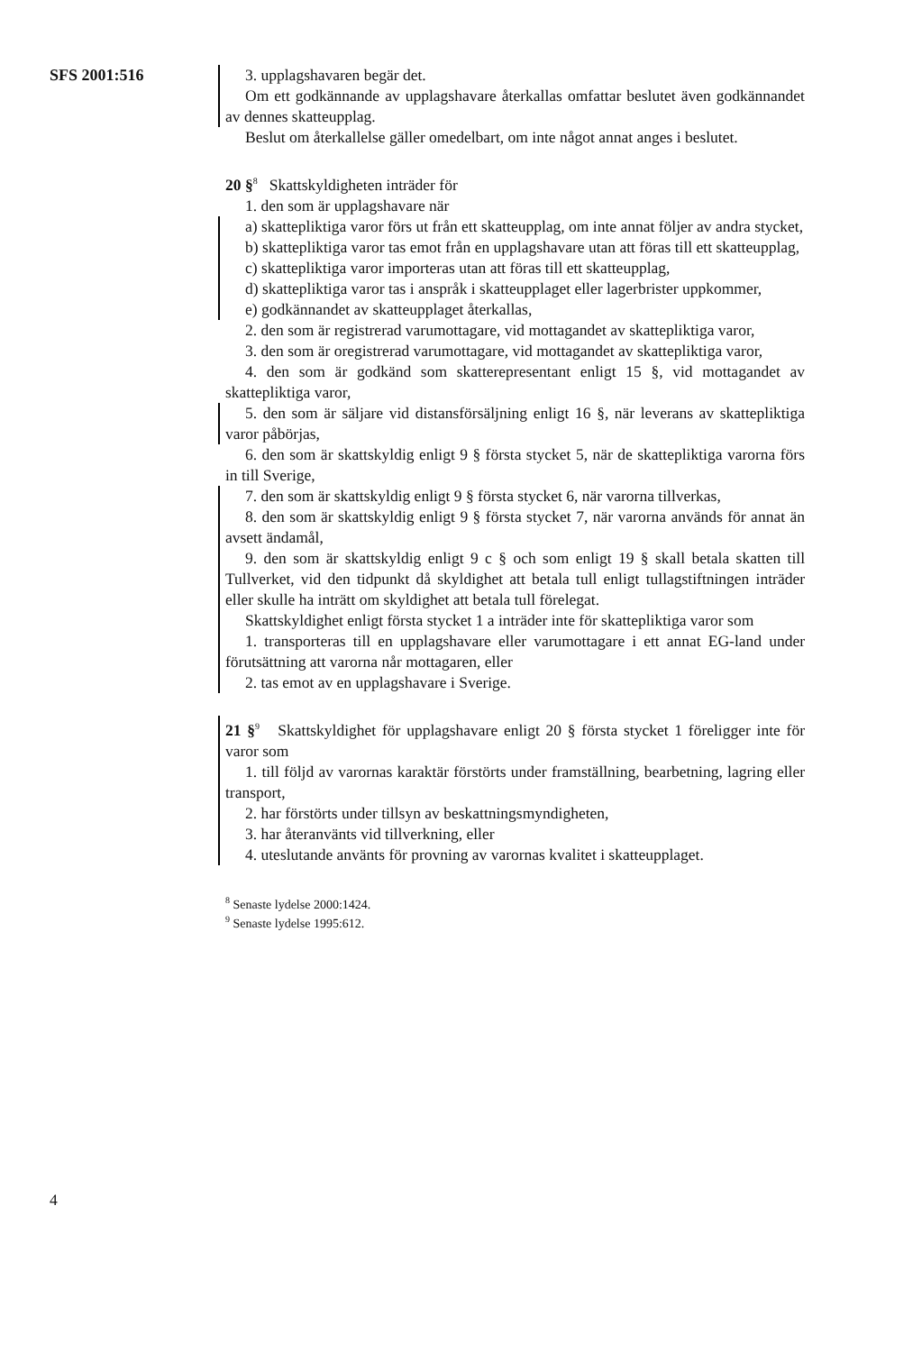SFS 2001:516 3. upplagshavaren begär det.
Om ett godkännande av upplagshavare återkallas omfattar beslutet även godkännandet av dennes skatteupplag.
Beslut om återkallelse gäller omedelbart, om inte något annat anges i beslutet.
20 §<sup>8</sup> Skattskyldigheten inträder för
1. den som är upplagshavare när
a) skattepliktiga varor förs ut från ett skatteupplag, om inte annat följer av andra stycket,
b) skattepliktiga varor tas emot från en upplagshavare utan att föras till ett skatteupplag,
c) skattepliktiga varor importeras utan att föras till ett skatteupplag,
d) skattepliktiga varor tas i anspråk i skatteupplaget eller lagerbrister uppkommer,
e) godkännandet av skatteupplaget återkallas,
2. den som är registrerad varumottagare, vid mottagandet av skattepliktiga varor,
3. den som är oregistrerad varumottagare, vid mottagandet av skattepliktiga varor,
4. den som är godkänd som skatterepresentant enligt 15 §, vid mottagandet av skattepliktiga varor,
5. den som är säljare vid distansförsäljning enligt 16 §, när leverans av skattepliktiga varor påbörjas,
6. den som är skattskyldig enligt 9 § första stycket 5, när de skattepliktiga varorna förs in till Sverige,
7. den som är skattskyldig enligt 9 § första stycket 6, när varorna tillverkas,
8. den som är skattskyldig enligt 9 § första stycket 7, när varorna används för annat än avsett ändamål,
9. den som är skattskyldig enligt 9 c § och som enligt 19 § skall betala skatten till Tullverket, vid den tidpunkt då skyldighet att betala tull enligt tullagstiftningen inträder eller skulle ha inträtt om skyldighet att betala tull förelegat.
Skattskyldighet enligt första stycket 1 a inträder inte för skattepliktiga varor som
1. transporteras till en upplagshavare eller varumottagare i ett annat EG-land under förutsättning att varorna når mottagaren, eller
2. tas emot av en upplagshavare i Sverige.
21 §<sup>9</sup> Skattskyldighet för upplagshavare enligt 20 § första stycket 1 föreligger inte för varor som
1. till följd av varornas karaktär förstörts under framställning, bearbetning, lagring eller transport,
2. har förstörts under tillsyn av beskattningsmyndigheten,
3. har återanvänts vid tillverkning, eller
4. uteslutande använts för provning av varornas kvalitet i skatteupplaget.
<sup>8</sup> Senaste lydelse 2000:1424.
<sup>9</sup> Senaste lydelse 1995:612.
4